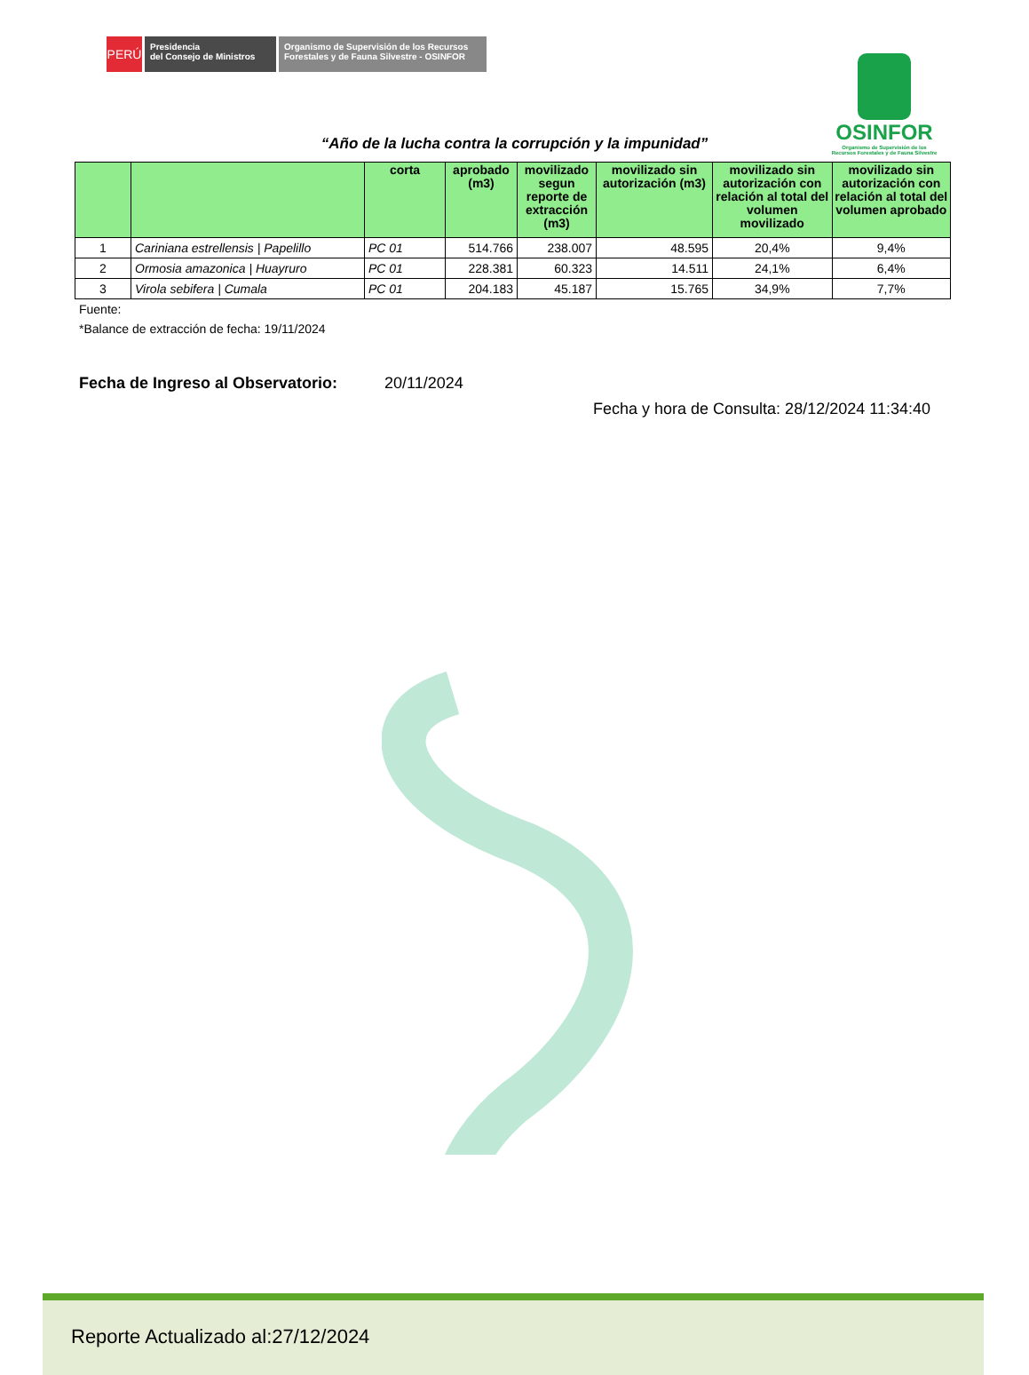PERÚ
Presidencia
del Consejo de Ministros
Organismo de Supervisión de los Recursos
Forestales y de Fauna Silvestre - OSINFOR
OSINFOR
Organismo de Supervisión de los
Recursos Forestales y de Fauna Silvestre
“Año de la lucha contra la corrupción y la impunidad”
| | | corta | aprobado (m3) | movilizado segun reporte de extracción (m3) | movilizado sin autorización (m3) | movilizado sin autorización con relación al total del volumen movilizado | movilizado sin autorización con relación al total del volumen aprobado |
| --- | --- | --- | --- | --- | --- | --- | --- |
| 1 | Cariniana estrellensis / Papelillo | PC 01 | 514.766 | 238.007 | 48.595 | 20,4% | 9,4% |
| 2 | Ormosia amazonica / Huayruro | PC 01 | 228.381 | 60.323 | 14.511 | 24,1% | 6,4% |
| 3 | Virola sebifera / Cumala | PC 01 | 204.183 | 45.187 | 15.765 | 34,9% | 7,7% |
Fuente:
*Balance de extracción de fecha: 19/11/2024
Fecha de Ingreso al Observatorio: 20/11/2024
Fecha y hora de Consulta: 28/12/2024 11:34:40
Reporte Actualizado al:27/12/2024